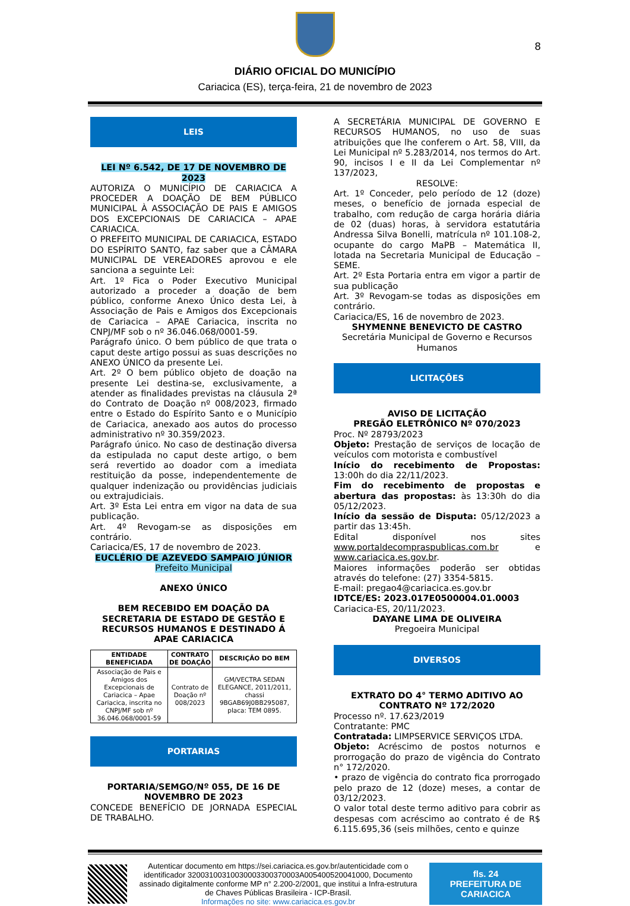DIÁRIO OFICIAL DO MUNICÍPIO
Cariacica (ES), terça-feira, 21 de novembro de 2023
8
LEIS
LEI Nº 6.542, DE 17 DE NOVEMBRO DE 2023
AUTORIZA O MUNICÍPIO DE CARIACICA A PROCEDER A DOAÇÃO DE BEM PÚBLICO MUNICIPAL À ASSOCIAÇÃO DE PAIS E AMIGOS DOS EXCEPCIONAIS DE CARIACICA – APAE CARIACICA.
O PREFEITO MUNICIPAL DE CARIACICA, ESTADO DO ESPÍRITO SANTO, faz saber que a CÂMARA MUNICIPAL DE VEREADORES aprovou e ele sanciona a seguinte Lei:
Art. 1º Fica o Poder Executivo Municipal autorizado a proceder a doação de bem público, conforme Anexo Único desta Lei, à Associação de Pais e Amigos dos Excepcionais de Cariacica – APAE Cariacica, inscrita no CNPJ/MF sob o nº 36.046.068/0001-59.
Parágrafo único. O bem público de que trata o caput deste artigo possui as suas descrições no ANEXO ÚNICO da presente Lei.
Art. 2º O bem público objeto de doação na presente Lei destina-se, exclusivamente, a atender as finalidades previstas na cláusula 2ª do Contrato de Doação nº 008/2023, firmado entre o Estado do Espírito Santo e o Município de Cariacica, anexado aos autos do processo administrativo nº 30.359/2023.
Parágrafo único. No caso de destinação diversa da estipulada no caput deste artigo, o bem será revertido ao doador com a imediata restituição da posse, independentemente de qualquer indenização ou providências judiciais ou extrajudiciais.
Art. 3º Esta Lei entra em vigor na data de sua publicação.
Art. 4º Revogam-se as disposições em contrário.
Cariacica/ES, 17 de novembro de 2023.
EUCLÉRIO DE AZEVEDO SAMPAIO JÚNIOR
Prefeito Municipal
ANEXO ÚNICO
BEM RECEBIDO EM DOAÇÃO DA SECRETARIA DE ESTADO DE GESTÃO E RECURSOS HUMANOS E DESTINADO Á APAE CARIACICA
| ENTIDADE BENEFICIADA | CONTRATO DE DOAÇÃO | DESCRIÇÃO DO BEM |
| --- | --- | --- |
| Associação de Pais e Amigos dos Excepcionais de Cariacica – Apae Cariacica, inscrita no CNPJ/MF sob nº 36.046.068/0001-59 | Contrato de Doação nº 008/2023 | GM/VECTRA SEDAN ELEGANCE, 2011/2011, chassi 9BGAB69J0BB295087, placa: TEM 0895. |
PORTARIAS
PORTARIA/SEMGO/Nº 055, DE 16 DE NOVEMBRO DE 2023
CONCEDE BENEFÍCIO DE JORNADA ESPECIAL DE TRABALHO.
A SECRETÁRIA MUNICIPAL DE GOVERNO E RECURSOS HUMANOS, no uso de suas atribuições que lhe conferem o Art. 58, VIII, da Lei Municipal nº 5.283/2014, nos termos do Art. 90, incisos I e II da Lei Complementar nº 137/2023,
RESOLVE:
Art. 1º Conceder, pelo período de 12 (doze) meses, o benefício de jornada especial de trabalho, com redução de carga horária diária de 02 (duas) horas, à servidora estatutária Andressa Silva Bonelli, matrícula nº 101.108-2, ocupante do cargo MaPB – Matemática II, lotada na Secretaria Municipal de Educação – SEME.
Art. 2º Esta Portaria entra em vigor a partir de sua publicação
Art. 3º Revogam-se todas as disposições em contrário.
Cariacica/ES, 16 de novembro de 2023.
SHYMENNE BENEVICTO DE CASTRO
Secretária Municipal de Governo e Recursos Humanos
LICITAÇÕES
AVISO DE LICITAÇÃO
PREGÃO ELETRÔNICO Nº 070/2023
Proc. Nº 28793/2023
Objeto: Prestação de serviços de locação de veículos com motorista e combustível
Início do recebimento de Propostas: 13:00h do dia 22/11/2023.
Fim do recebimento de propostas e abertura das propostas: às 13:30h do dia 05/12/2023.
Início da sessão de Disputa: 05/12/2023 a partir das 13:45h.
Edital disponível nos sites www.portaldecompraspublicas.com.br e www.cariacica.es.gov.br.
Maiores informações poderão ser obtidas através do telefone: (27) 3354-5815.
E-mail: pregao4@cariacica.es.gov.br
IDTCE/ES: 2023.017E0500004.01.0003
Cariacica-ES, 20/11/2023.
DAYANE LIMA DE OLIVEIRA
Pregoeira Municipal
DIVERSOS
EXTRATO DO 4° TERMO ADITIVO AO CONTRATO Nº 172/2020
Processo nº. 17.623/2019
Contratante: PMC
Contratada: LIMPSERVICE SERVIÇOS LTDA.
Objeto: Acréscimo de postos noturnos e prorrogação do prazo de vigência do Contrato n° 172/2020.
• prazo de vigência do contrato fica prorrogado pelo prazo de 12 (doze) meses, a contar de 03/12/2023.
O valor total deste termo aditivo para cobrir as despesas com acréscimo ao contrato é de R$ 6.115.695,36 (seis milhões, cento e quinze
Autenticar documento em https://sei.cariacica.es.gov.br/autenticidade com o identificador 32003100310030003300370003A005400520041000, Documento assinado digitalmente conforme MP n° 2.200-2/2001, que institui a Infra-estrutura de Chaves Públicas Brasileira - ICP-Brasil.
Informações no site: www.cariacica.es.gov.br
fls. 24
PREFEITURA DE CARIACICA